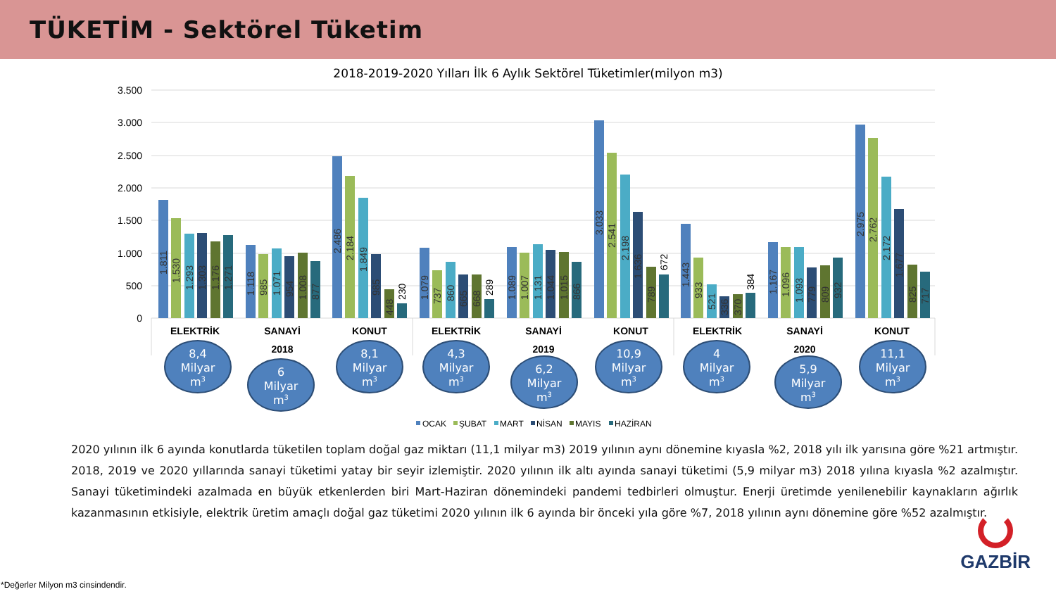TÜKETİM - Sektörel Tüketim
2018-2019-2020 Yılları İlk 6 Aylık Sektörel Tüketimler(milyon m3)
3.500
3.000
2.500
2.000
1.500
1.000
500
0
1.811
1.530
1.293
1.303
1.176
1.271
1.118
985
1.071
954
1.008
877
2.486
2.184
1.849
985
448
230
1.079
737
860
665
668
289
1.089
1.007
1.131
1.044
1.015
866
3.033
2.541
2.198
1.636
789
672
1.443
933
521
336
370
384
1.167
1.096
1.093
779
809
932
2.975
2.762
2.172
1.677
825
717
ELEKTRİK
SANAYİ
KONUT
ELEKTRİK
SANAYİ
KONUT
ELEKTRİK
SANAYİ
KONUT
2018
2019
2020
8,4
Milyar
m3
6
Milyar
m3
8,1
Milyar
m3
4,3
Milyar
m3
6,2
Milyar
m3
10,9
Milyar
m3
4
Milyar
m3
5,9
Milyar
m3
11,1
Milyar
m3
OCAK
ŞUBAT
MART
NİSAN
MAYIS
HAZİRAN
2020 yılının ilk 6 ayında konutlarda tüketilen toplam doğal gaz miktarı (11,1 milyar m3) 2019 yılının aynı dönemine kıyasla %2, 2018 yılı ilk yarısına göre %21 artmıştır. 2018, 2019 ve 2020 yıllarında sanayi tüketimi yatay bir seyir izlemiştir. 2020 yılının ilk altı ayında sanayi tüketimi (5,9 milyar m3) 2018 yılına kıyasla %2 azalmıştır. Sanayi tüketimindeki azalmada en büyük etkenlerden biri Mart-Haziran dönemindeki pandemi tedbirleri olmuştur. Enerji üretimde yenilenebilir kaynakların ağırlık kazanmasının etkisiyle, elektrik üretim amaçlı doğal gaz tüketimi 2020 yılının ilk 6 ayında bir önceki yıla göre %7, 2018 yılının aynı dönemine göre %52 azalmıştır.
GAZBİR
*Değerler Milyon m3 cinsindendir.